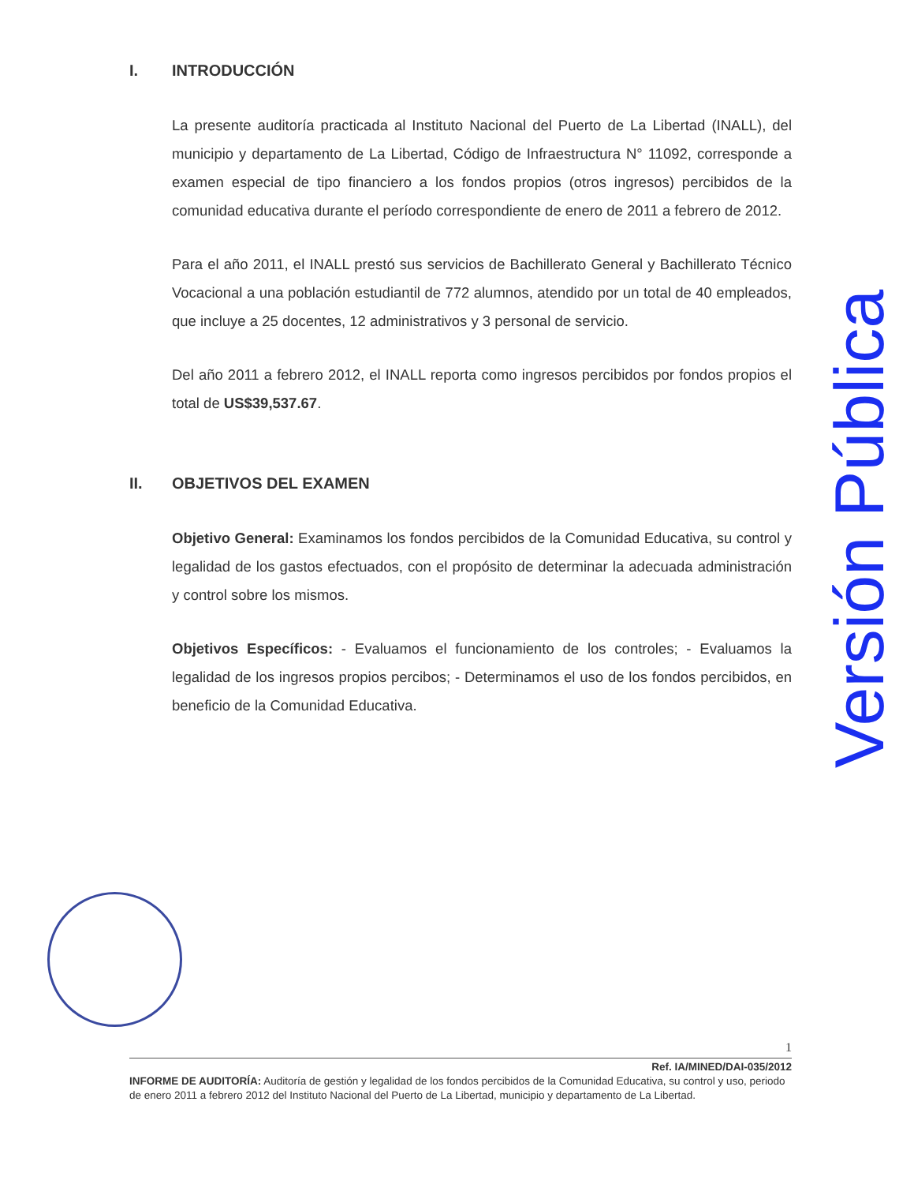I. INTRODUCCIÓN
La presente auditoría practicada al Instituto Nacional del Puerto de La Libertad (INALL), del municipio y departamento de La Libertad, Código de Infraestructura N° 11092, corresponde a examen especial de tipo financiero a los fondos propios (otros ingresos) percibidos de la comunidad educativa durante el período correspondiente de enero de 2011 a febrero de 2012.
Para el año 2011, el INALL prestó sus servicios de Bachillerato General y Bachillerato Técnico Vocacional a una población estudiantil de 772 alumnos, atendido por un total de 40 empleados, que incluye a 25 docentes, 12 administrativos y 3 personal de servicio.
Del año 2011 a febrero 2012, el INALL reporta como ingresos percibidos por fondos propios el total de US$39,537.67.
II. OBJETIVOS DEL EXAMEN
Objetivo General: Examinamos los fondos percibidos de la Comunidad Educativa, su control y legalidad de los gastos efectuados, con el propósito de determinar la adecuada administración y control sobre los mismos.
Objetivos Específicos: - Evaluamos el funcionamiento de los controles; - Evaluamos la legalidad de los ingresos propios percibos; - Determinamos el uso de los fondos percibidos, en beneficio de la Comunidad Educativa.
Versión Pública
1
Ref. IA/MINED/DAI-035/2012
INFORME DE AUDITORÍA: Auditoría de gestión y legalidad de los fondos percibidos de la Comunidad Educativa, su control y uso, periodo de enero 2011 a febrero 2012 del Instituto Nacional del Puerto de La Libertad, municipio y departamento de La Libertad.